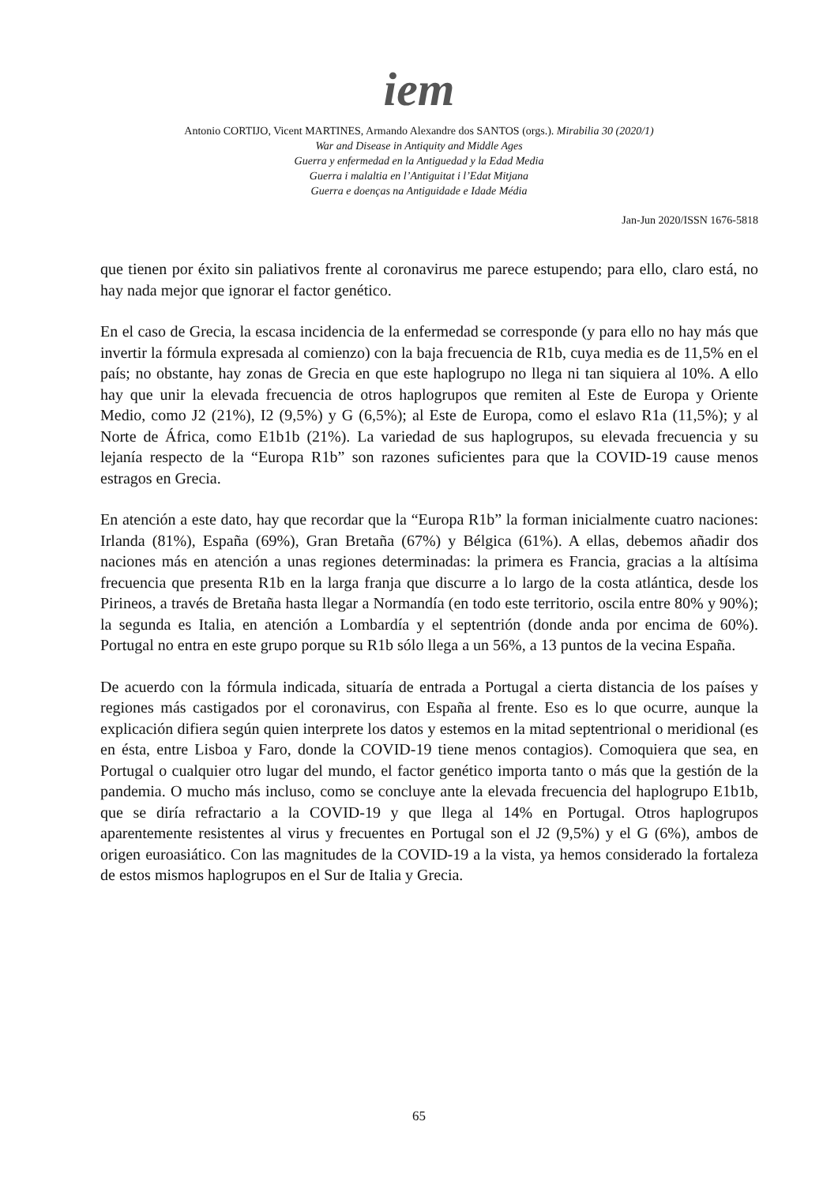iem
Antonio CORTIJO, Vicent MARTINES, Armando Alexandre dos SANTOS (orgs.). Mirabilia 30 (2020/1)
War and Disease in Antiquity and Middle Ages
Guerra y enfermedad en la Antiguedad y la Edad Media
Guerra i malaltia en l’Antiguitat i l’Edat Mitjana
Guerra e doenças na Antiguidade e Idade Média
Jan-Jun 2020/ISSN 1676-5818
que tienen por éxito sin paliativos frente al coronavirus me parece estupendo; para ello, claro está, no hay nada mejor que ignorar el factor genético.
En el caso de Grecia, la escasa incidencia de la enfermedad se corresponde (y para ello no hay más que invertir la fórmula expresada al comienzo) con la baja frecuencia de R1b, cuya media es de 11,5% en el país; no obstante, hay zonas de Grecia en que este haplogrupo no llega ni tan siquiera al 10%. A ello hay que unir la elevada frecuencia de otros haplogrupos que remiten al Este de Europa y Oriente Medio, como J2 (21%), I2 (9,5%) y G (6,5%); al Este de Europa, como el eslavo R1a (11,5%); y al Norte de África, como E1b1b (21%). La variedad de sus haplogrupos, su elevada frecuencia y su lejanía respecto de la “Europa R1b” son razones suficientes para que la COVID-19 cause menos estragos en Grecia.
En atención a este dato, hay que recordar que la “Europa R1b” la forman inicialmente cuatro naciones: Irlanda (81%), España (69%), Gran Bretaña (67%) y Bélgica (61%). A ellas, debemos añadir dos naciones más en atención a unas regiones determinadas: la primera es Francia, gracias a la altísima frecuencia que presenta R1b en la larga franja que discurre a lo largo de la costa atlántica, desde los Pirineos, a través de Bretaña hasta llegar a Normandía (en todo este territorio, oscila entre 80% y 90%); la segunda es Italia, en atención a Lombardía y el septentrión (donde anda por encima de 60%). Portugal no entra en este grupo porque su R1b sólo llega a un 56%, a 13 puntos de la vecina España.
De acuerdo con la fórmula indicada, situaría de entrada a Portugal a cierta distancia de los países y regiones más castigados por el coronavirus, con España al frente. Eso es lo que ocurre, aunque la explicación difiera según quien interprete los datos y estemos en la mitad septentrional o meridional (es en ésta, entre Lisboa y Faro, donde la COVID-19 tiene menos contagios). Comoquiera que sea, en Portugal o cualquier otro lugar del mundo, el factor genético importa tanto o más que la gestión de la pandemia. O mucho más incluso, como se concluye ante la elevada frecuencia del haplogrupo E1b1b, que se diría refractario a la COVID-19 y que llega al 14% en Portugal. Otros haplogrupos aparentemente resistentes al virus y frecuentes en Portugal son el J2 (9,5%) y el G (6%), ambos de origen euroasiático. Con las magnitudes de la COVID-19 a la vista, ya hemos considerado la fortaleza de estos mismos haplogrupos en el Sur de Italia y Grecia.
65